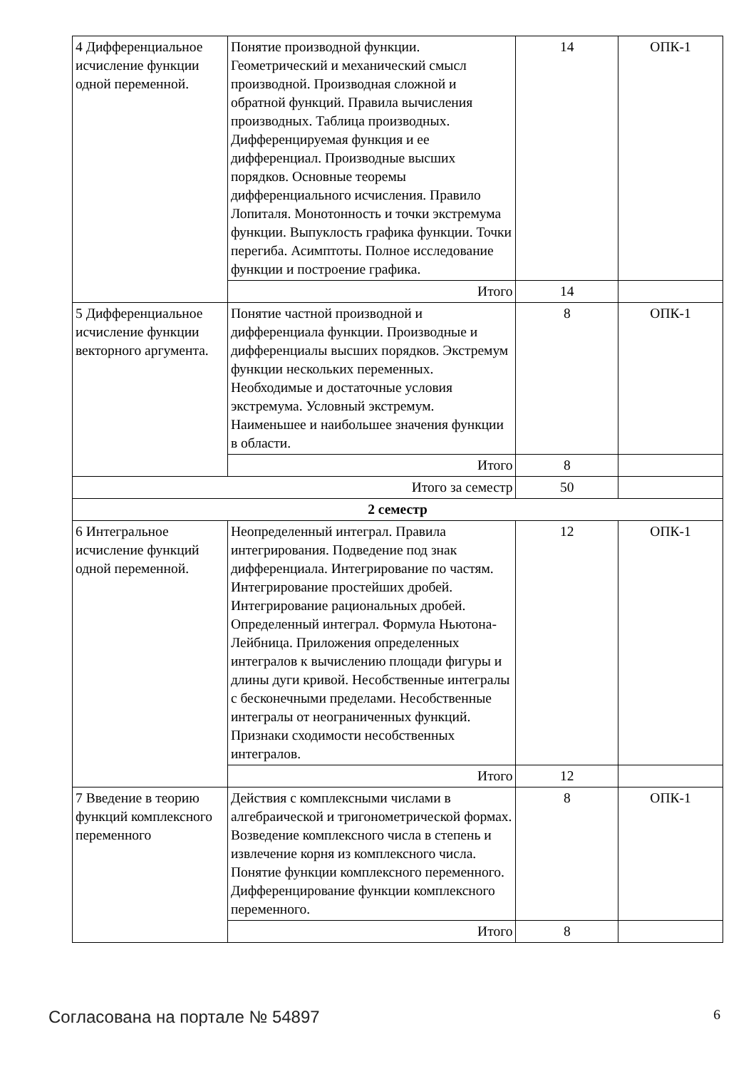| 4 Дифференциальное исчисление функции одной переменной. | Понятие производной функции. Геометрический и механический смысл производной. Производная сложной и обратной функций. Правила вычисления производных. Таблица производных. Дифференцируемая функция и ее дифференциал. Производные высших порядков. Основные теоремы дифференциального исчисления. Правило Лопиталя. Монотонность и точки экстремума функции. Выпуклость графика функции. Точки перегиба. Асимптоты. Полное исследование функции и построение графика. | 14 | ОПК-1 |
| | Итого | 14 | |
| 5 Дифференциальное исчисление функции векторного аргумента. | Понятие частной производной и дифференциала функции. Производные и дифференциалы высших порядков. Экстремум функции нескольких переменных. Необходимые и достаточные условия экстремума. Условный экстремум. Наименьшее и наибольшее значения функции в области. | 8 | ОПК-1 |
| | Итого | 8 | |
| Итого за семестр | | 50 | |
| 2 семестр | | | |
| 6 Интегральное исчисление функций одной переменной. | Неопределенный интеграл. Правила интегрирования. Подведение под знак дифференциала. Интегрирование по частям. Интегрирование простейших дробей. Интегрирование рациональных дробей. Определенный интеграл. Формула Ньютона-Лейбница. Приложения определенных интегралов к вычислению площади фигуры и длины дуги кривой. Несобственные интегралы с бесконечными пределами. Несобственные интегралы от неограниченных функций. Признаки сходимости несобственных интегралов. | 12 | ОПК-1 |
| | Итого | 12 | |
| 7 Введение в теорию функций комплексного переменного | Действия с комплексными числами в алгебраической и тригонометрической формах. Возведение комплексного числа в степень и извлечение корня из комплексного числа. Понятие функции комплексного переменного. Дифференцирование функции комплексного переменного. | 8 | ОПК-1 |
| | Итого | 8 | |
Согласована на портале № 54897 6